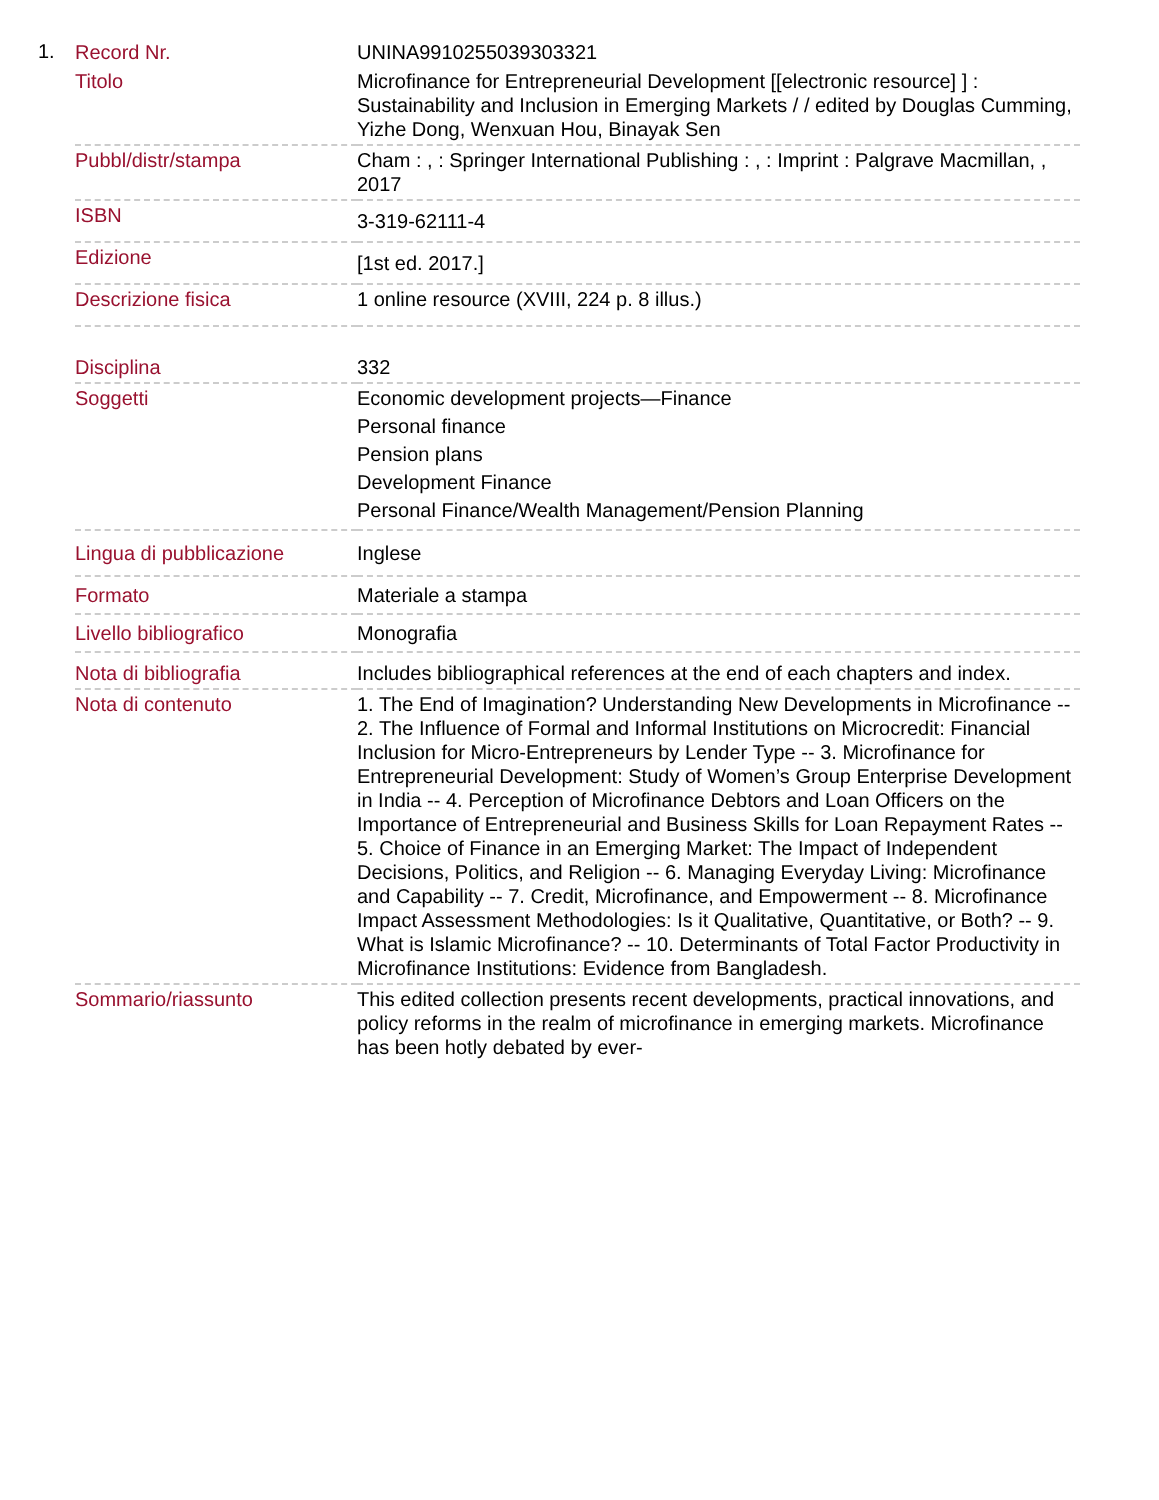1.
| Record Nr. | UNINA9910255039303321 |
| Titolo | Microfinance for Entrepreneurial Development [[electronic resource] ] : Sustainability and Inclusion in Emerging Markets / / edited by Douglas Cumming, Yizhe Dong, Wenxuan Hou, Binayak Sen |
| Pubbl/distr/stampa | Cham : , : Springer International Publishing : , : Imprint : Palgrave Macmillan, , 2017 |
| ISBN | 3-319-62111-4 |
| Edizione | [1st ed. 2017.] |
| Descrizione fisica | 1 online resource (XVIII, 224 p. 8 illus.) |
| Disciplina | 332 |
| Soggetti | Economic development projects—Finance Personal finance Pension plans Development Finance Personal Finance/Wealth Management/Pension Planning |
| Lingua di pubblicazione | Inglese |
| Formato | Materiale a stampa |
| Livello bibliografico | Monografia |
| Nota di bibliografia | Includes bibliographical references at the end of each chapters and index. |
| Nota di contenuto | 1. The End of Imagination? Understanding New Developments in Microfinance -- 2. The Influence of Formal and Informal Institutions on Microcredit: Financial Inclusion for Micro-Entrepreneurs by Lender Type -- 3. Microfinance for Entrepreneurial Development: Study of Women’s Group Enterprise Development in India -- 4. Perception of Microfinance Debtors and Loan Officers on the Importance of Entrepreneurial and Business Skills for Loan Repayment Rates -- 5. Choice of Finance in an Emerging Market: The Impact of Independent Decisions, Politics, and Religion -- 6. Managing Everyday Living: Microfinance and Capability -- 7. Credit, Microfinance, and Empowerment -- 8. Microfinance Impact Assessment Methodologies: Is it Qualitative, Quantitative, or Both? -- 9. What is Islamic Microfinance? -- 10. Determinants of Total Factor Productivity in Microfinance Institutions: Evidence from Bangladesh. |
| Sommario/riassunto | This edited collection presents recent developments, practical innovations, and policy reforms in the realm of microfinance in emerging markets. Microfinance has been hotly debated by ever- |